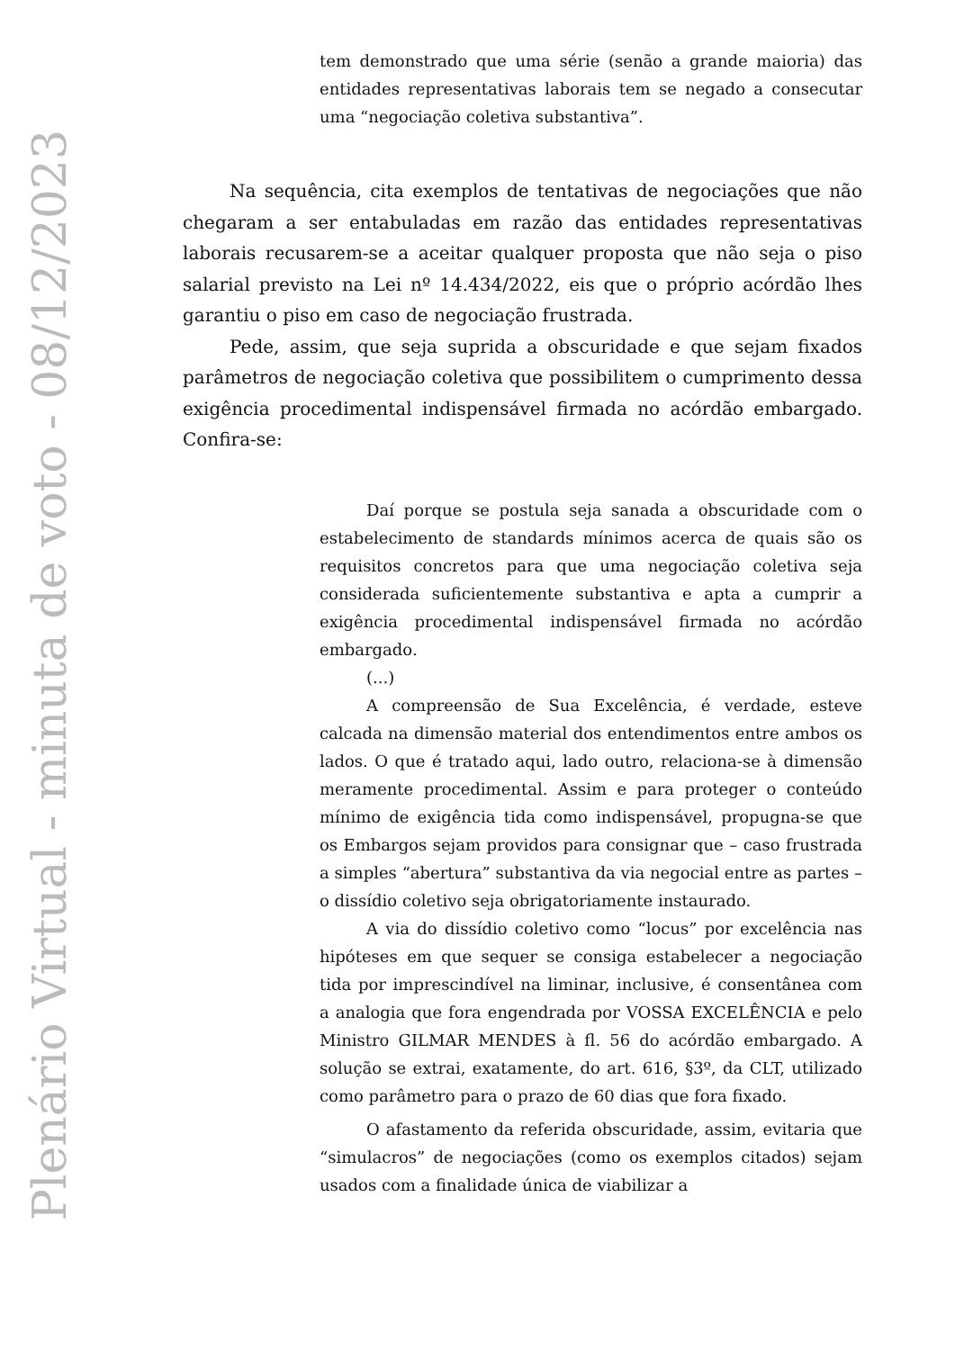Plenário Virtual - minuta de voto - 08/12/2023
tem demonstrado que uma série (senão a grande maioria) das entidades representativas laborais tem se negado a consecutar uma “negociação coletiva substantiva”.
Na sequência, cita exemplos de tentativas de negociações que não chegaram a ser entabuladas em razão das entidades representativas laborais recusarem-se a aceitar qualquer proposta que não seja o piso salarial previsto na Lei nº 14.434/2022, eis que o próprio acórdão lhes garantiu o piso em caso de negociação frustrada.
Pede, assim, que seja suprida a obscuridade e que sejam fixados parâmetros de negociação coletiva que possibilitem o cumprimento dessa exigência procedimental indispensável firmada no acórdão embargado. Confira-se:
Daí porque se postula seja sanada a obscuridade com o estabelecimento de standards mínimos acerca de quais são os requisitos concretos para que uma negociação coletiva seja considerada suficientemente substantiva e apta a cumprir a exigência procedimental indispensável firmada no acórdão embargado.
(...)
A compreensão de Sua Excelência, é verdade, esteve calcada na dimensão material dos entendimentos entre ambos os lados. O que é tratado aqui, lado outro, relaciona-se à dimensão meramente procedimental. Assim e para proteger o conteúdo mínimo de exigência tida como indispensável, propugna-se que os Embargos sejam providos para consignar que – caso frustrada a simples “abertura” substantiva da via negocial entre as partes – o dissídio coletivo seja obrigatoriamente instaurado.
A via do dissídio coletivo como “locus” por excelência nas hipóteses em que sequer se consiga estabelecer a negociação tida por imprescindível na liminar, inclusive, é consentânea com a analogia que fora engendrada por VOSSA EXCELÊNCIA e pelo Ministro GILMAR MENDES à fl. 56 do acórdão embargado. A solução se extrai, exatamente, do art. 616, §3º, da CLT, utilizado como parâmetro para o prazo de 60 dias que fora fixado.
O afastamento da referida obscuridade, assim, evitaria que “simulacros” de negociações (como os exemplos citados) sejam usados com a finalidade única de viabilizar a